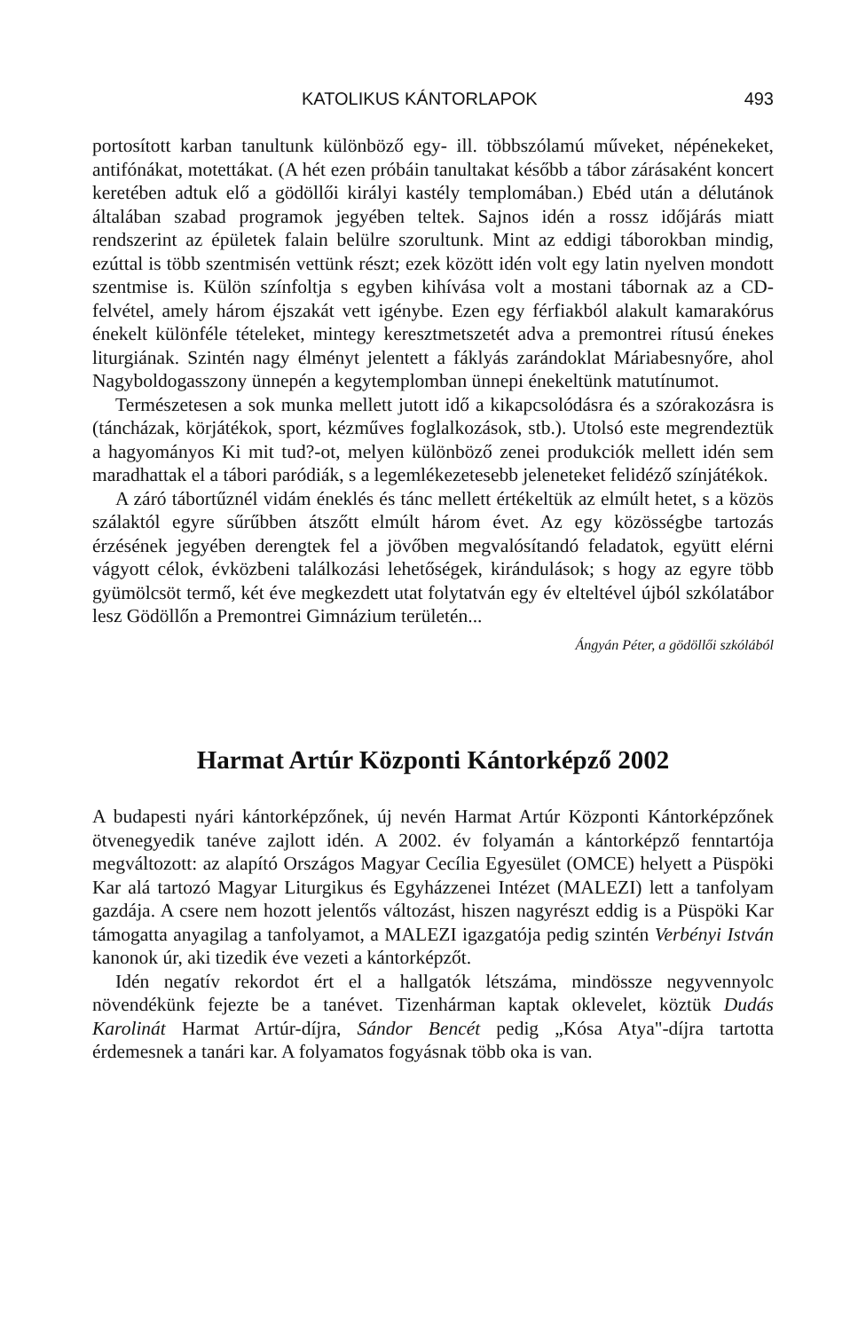KATOLIKUS KÁNTORLAPOK 493
portosított karban tanultunk különböző egy- ill. többszólamú műveket, népénekeket, antifónákat, motettákat. (A hét ezen próbáin tanultakat később a tábor zárásaként koncert keretében adtuk elő a gödöllői királyi kastély templomában.) Ebéd után a délutánok általában szabad programok jegyében teltek. Sajnos idén a rossz időjárás miatt rendszerint az épületek falain belülre szorultunk. Mint az eddigi táborokban mindig, ezúttal is több szentmisén vettünk részt; ezek között idén volt egy latin nyelven mondott szentmise is. Külön színfoltja s egyben kihívása volt a mostani tábornak az a CD-felvétel, amely három éjszakát vett igénybe. Ezen egy férfiakból alakult kamarakórus énekelt különféle tételeket, mintegy keresztmetszetét adva a premontrei rítusú énekes liturgiának. Szintén nagy élményt jelentett a fáklyás zarándoklat Máriabesnyőre, ahol Nagyboldogasszony ünnepén a kegytemplomban ünnepi énekeltünk matutínumot.
Természetesen a sok munka mellett jutott idő a kikapcsolódásra és a szórakozásra is (táncházak, körjátékok, sport, kézműves foglalkozások, stb.). Utolsó este megrendeztük a hagyományos Ki mit tud?-ot, melyen különböző zenei produkciók mellett idén sem maradhattak el a tábori paródiák, s a legemlékezetesebb jeleneteket felidéző színjátékok.
A záró tábortűznél vidám éneklés és tánc mellett értékeltük az elmúlt hetet, s a közös szálaktól egyre sűrűbben átszőtt elmúlt három évet. Az egy közösségbe tartozás érzésének jegyében derengtek fel a jövőben megvalósítandó feladatok, együtt elérni vágyott célok, évközbeni találkozási lehetőségek, kirándulások; s hogy az egyre több gyümölcsöt termő, két éve megkezdett utat folytatván egy év elteltével újból szkólatábor lesz Gödöllőn a Premontrei Gimnázium területén...
Ángyán Péter, a gödöllői szkólából
Harmat Artúr Központi Kántorképző 2002
A budapesti nyári kántorképzőnek, új nevén Harmat Artúr Központi Kántorképzőnek ötvenegyedik tanéve zajlott idén. A 2002. év folyamán a kántorképző fenntartója megváltozott: az alapító Országos Magyar Cecília Egyesület (OMCE) helyett a Püspöki Kar alá tartozó Magyar Liturgikus és Egyházzenei Intézet (MALEZI) lett a tanfolyam gazdája. A csere nem hozott jelentős változást, hiszen nagyrészt eddig is a Püspöki Kar támogatta anyagilag a tanfolyamot, a MALEZI igazgatója pedig szintén Verbényi István kanonok úr, aki tizedik éve vezeti a kántorképzőt.
Idén negatív rekordot ért el a hallgatók létszáma, mindössze negyvennyolc növendékünk fejezte be a tanévet. Tizenhárman kaptak oklevelet, köztük Dudás Karolinát Harmat Artúr-díjra, Sándor Bencét pedig „Kósa Atya"-díjra tartotta érdemesnek a tanári kar. A folyamatos fogyásnak több oka is van.